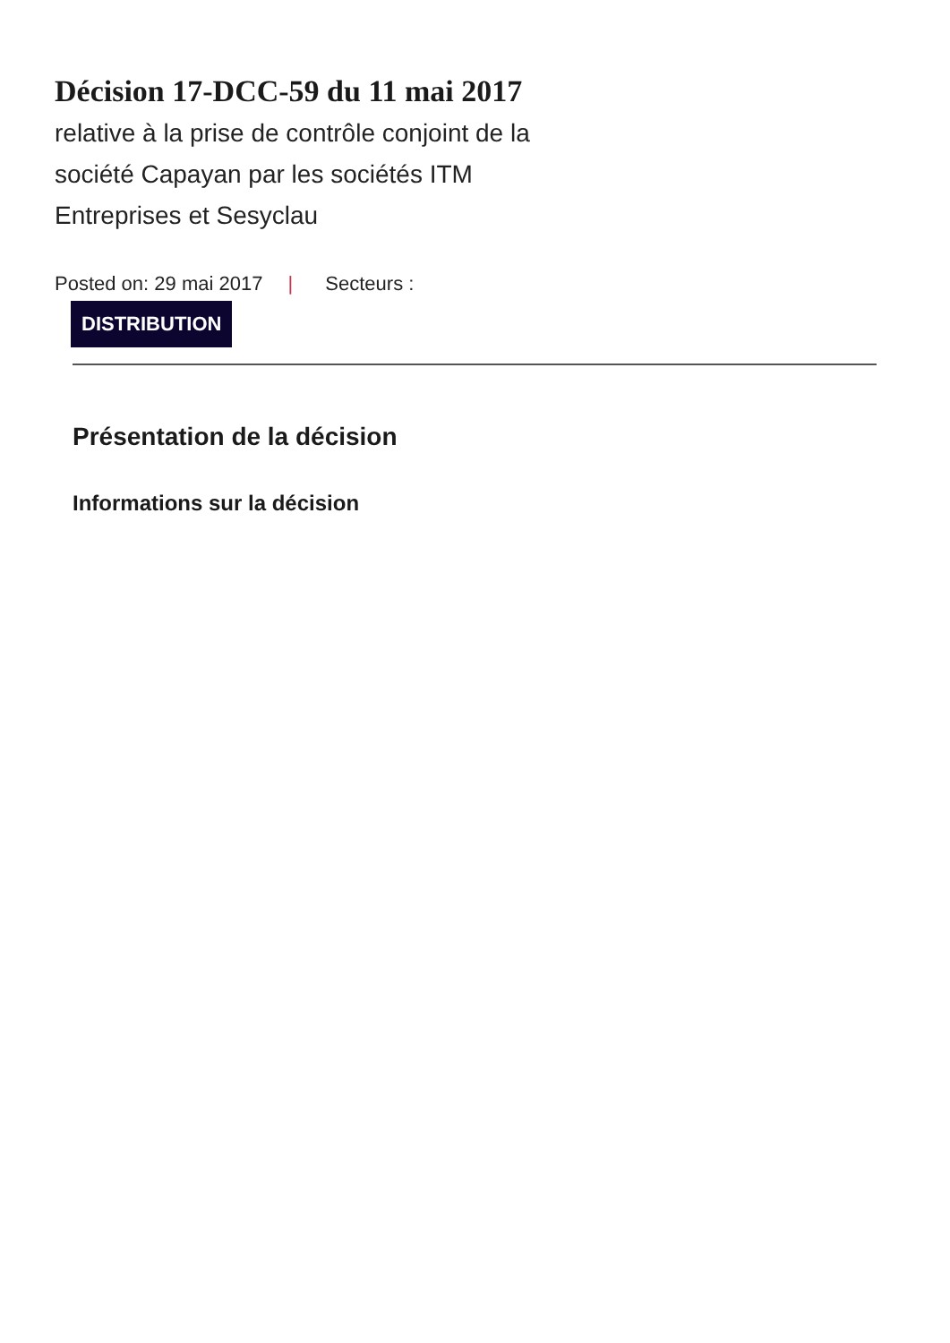Décision 17-DCC-59 du 11 mai 2017
relative à la prise de contrôle conjoint de la société Capayan par les sociétés ITM Entreprises et Sesyclau
Posted on: 29 mai 2017 | Secteurs :
DISTRIBUTION
Présentation de la décision
Informations sur la décision